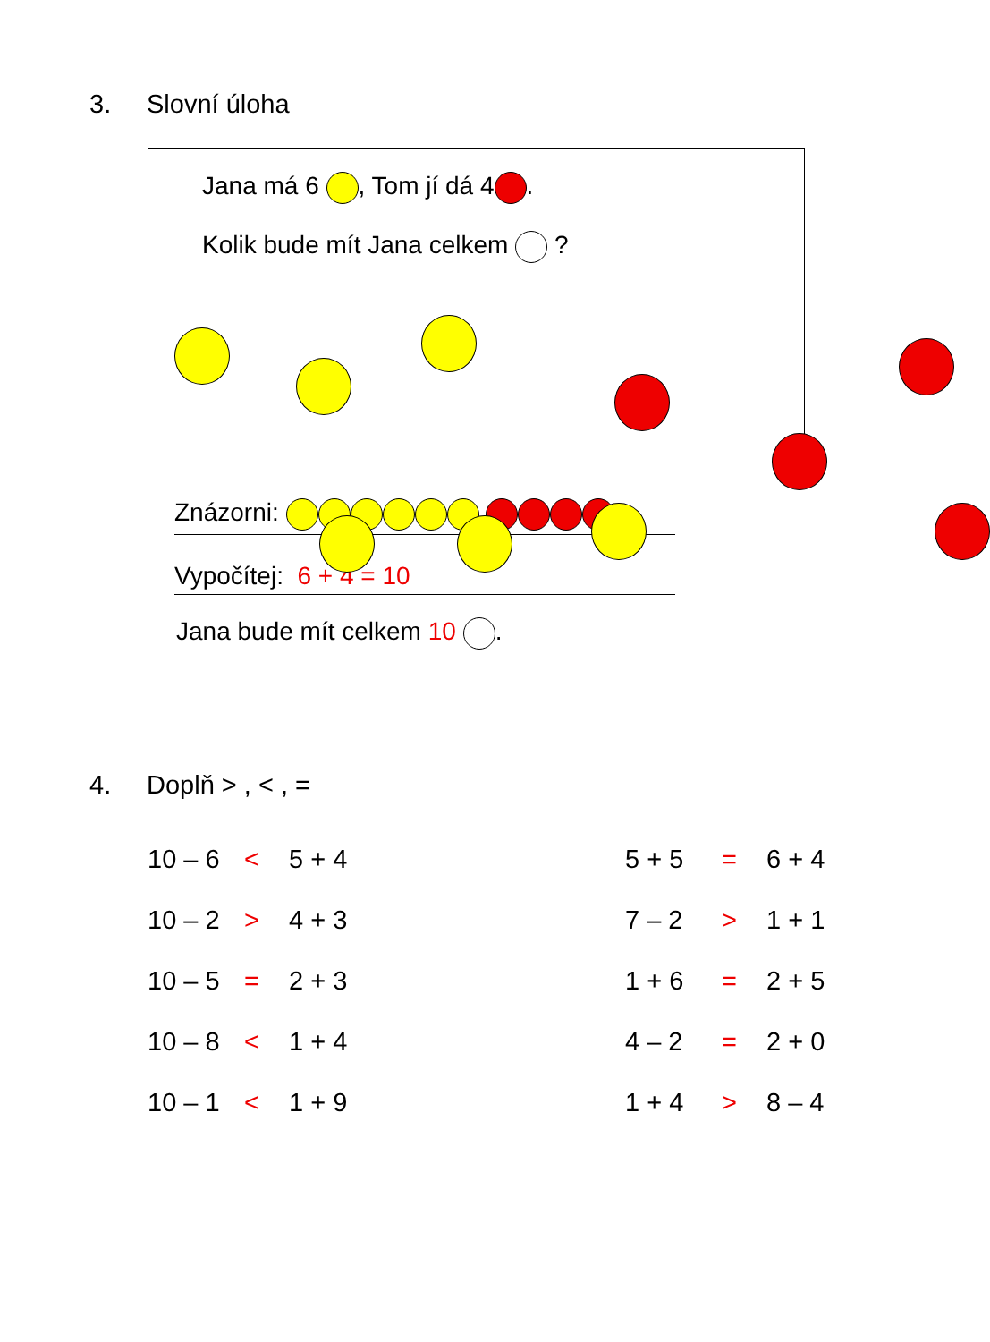3. Slovní úloha
Jana má 6 , Tom jí dá 4 .
Kolik bude mít Jana celkem ?
Znázorni:
Vypočítej: 6 + 4 = 10
Jana bude mít celkem 10 .
4. Doplň > , < , =
10 – 6 < 5 + 4 5 + 5 = 6 + 4
10 – 2 > 4 + 3 7 – 2 > 1 + 1
10 – 5 = 2 + 3 1 + 6 = 2 + 5
10 – 8 < 1 + 4 4 – 2 = 2 + 0
10 – 1 < 1 + 9 1 + 4 > 8 – 4